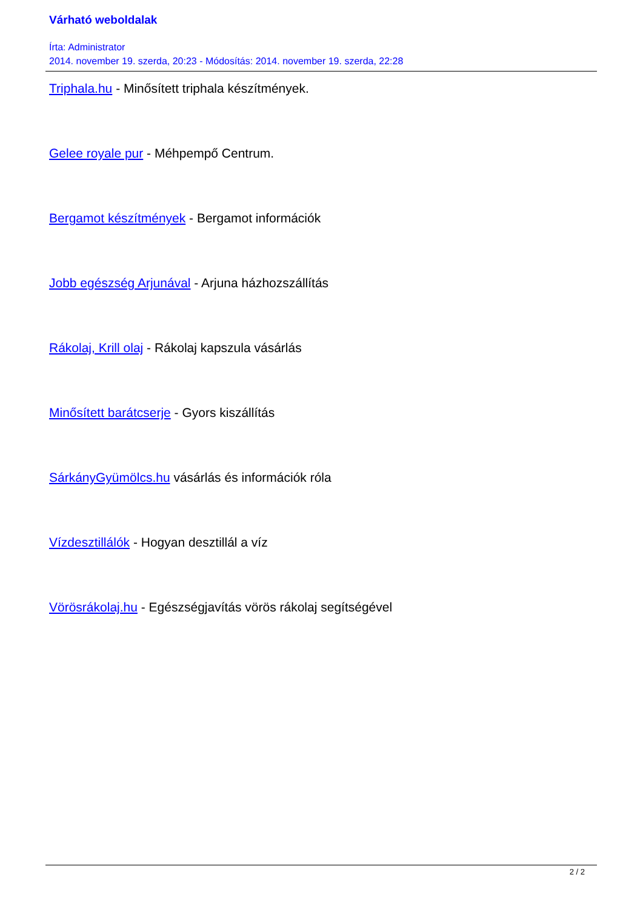Várható weboldalak
Írta: Administrator
2014. november 19. szerda, 20:23 - Módosítás: 2014. november 19. szerda, 22:28
Triphala.hu - Minősített triphala készítmények.
Gelee royale pur - Méhpempő Centrum.
Bergamot készítmények - Bergamot információk
Jobb egészség Arjunával - Arjuna házhozszállítás
Rákolaj, Krill olaj - Rákolaj kapszula vásárlás
Minősített barátcserje - Gyors kiszállítás
SárkányGyümölcs.hu vásárlás és információk róla
Vízdesztillálók - Hogyan desztillál a víz
Vörösrákolaj.hu - Egészségjavítás vörös rákolaj segítségével
2 / 2